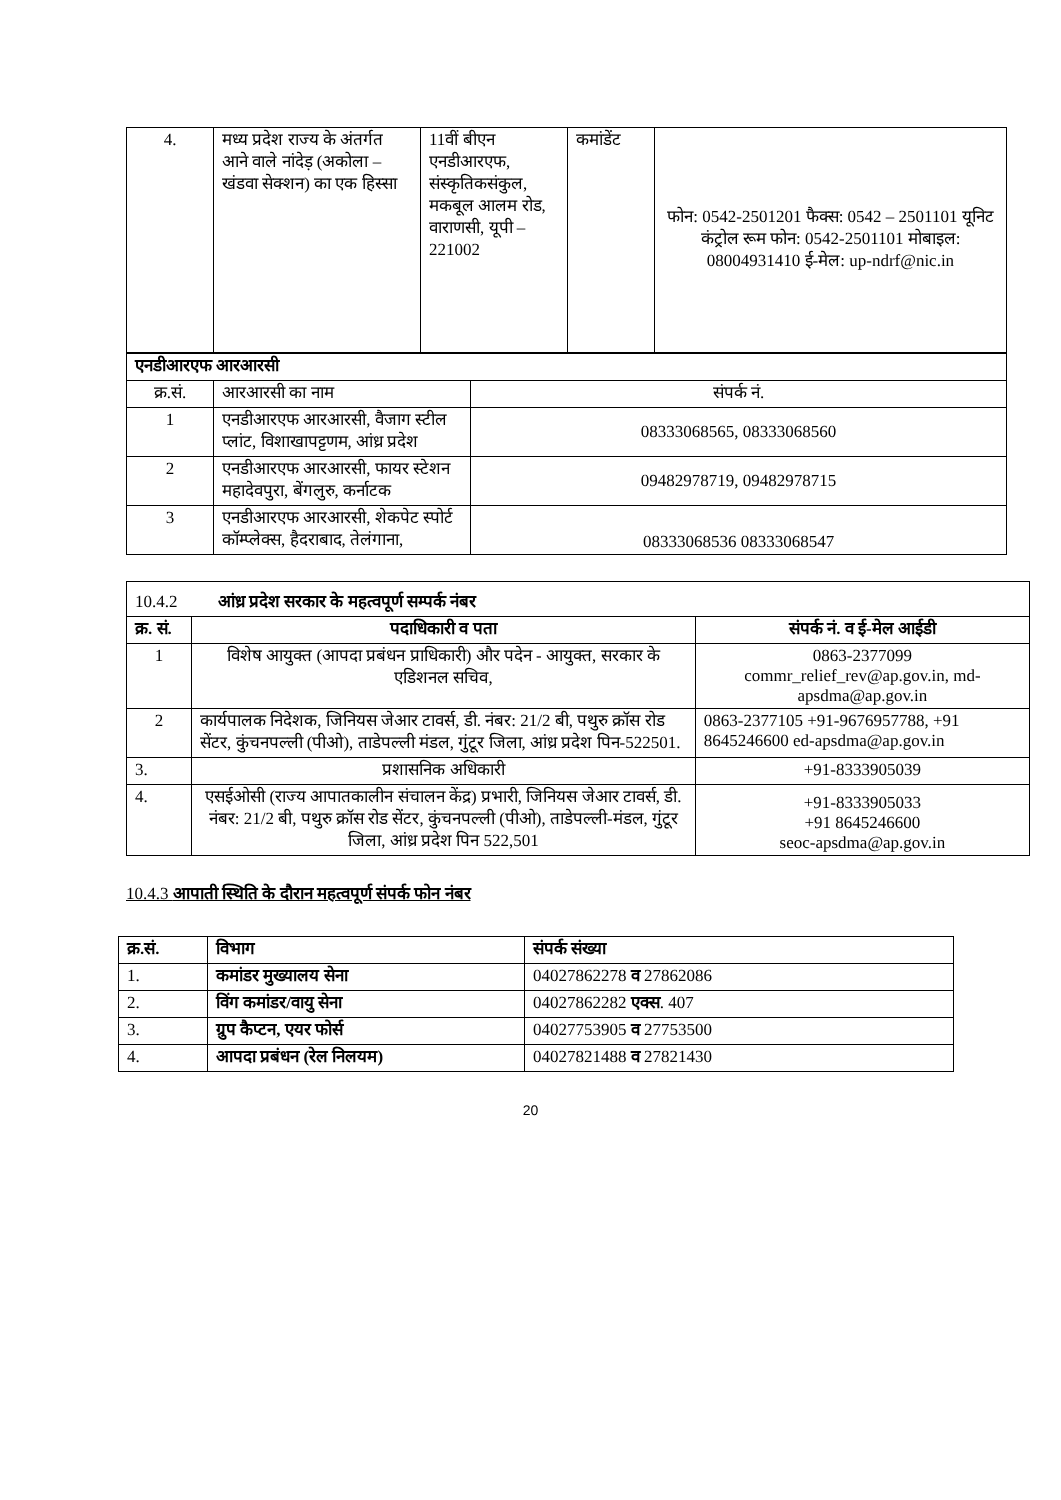| 4. | मध्य प्रदेश राज्य के अंतर्गत आने वाले नांदेड़ (अकोला – खंडवा सेक्शन) का एक हिस्सा | 11वीं बीएन एनडीआरएफ, संस्कृतिकसंकुल, मकबूल आलम रोड, वाराणसी, यूपी – 221002 | कमांडेंट | फोन: 0542-2501201 फैक्स: 0542 – 2501101 यूनिट कंट्रोल रूम फोन: 0542-2501101 मोबाइल: 08004931410 ई-मेल: up-ndrf@nic.in |
| एनडीआरएफ आरआरसी | | |
| क्र.सं. | आरआरसी का नाम | संपर्क नं. |
| 1 | एनडीआरएफ आरआरसी, वैजाग स्टील प्लांट, विशाखापट्टणम, आंध्र प्रदेश | 08333068565, 08333068560 |
| 2 | एनडीआरएफ आरआरसी, फायर स्टेशन महादेवपुरा, बेंगलुरु, कर्नाटक | 09482978719, 09482978715 |
| 3 | एनडीआरएफ आरआरसी, शेकपेट स्पोर्ट कॉम्प्लेक्स, हैदराबाद, तेलंगाना, | 08333068536 08333068547 |
| 10.4.2 आंध्र प्रदेश सरकार के महत्वपूर्ण सम्पर्क नंबर | | |
| क्र. सं. | पदाधिकारी व पता | संपर्क नं. व ई-मेल आईडी |
| 1 | विशेष आयुक्त (आपदा प्रबंधन प्राधिकारी) और पदेन - आयुक्त, सरकार के एडिशनल सचिव, | 0863-2377099 commr_relief_rev@ap.gov.in, md-apsdma@ap.gov.in |
| 2 | कार्यपालक निदेशक, जिनियस जेआर टावर्स, डी. नंबर: 21/2 बी, पथुरु क्रॉस रोड सेंटर, कुंचनपल्ली (पीओ), ताडेपल्ली मंडल, गुंटूर जिला, आंध्र प्रदेश पिन-522501. | 0863-2377105 +91-9676957788, +91 8645246600 ed-apsdma@ap.gov.in |
| 3. | प्रशासनिक अधिकारी | +91-8333905039 |
| 4. | एसईओसी (राज्य आपातकालीन संचालन केंद्र) प्रभारी, जिनियस जेआर टावर्स, डी. नंबर: 21/2 बी, पथुरु क्रॉस रोड सेंटर, कुंचनपल्ली (पीओ), ताडेपल्ली-मंडल, गुंटूर जिला, आंध्र प्रदेश पिन 522,501 | +91-8333905033 +91 8645246600 seoc-apsdma@ap.gov.in |
10.4.3 आपाती स्थिति के दौरान महत्वपूर्ण संपर्क फोन नंबर
| क्र.सं. | विभाग | संपर्क संख्या |
| 1. | कमांडर मुख्यालय सेना | 04027862278 व 27862086 |
| 2. | विंग कमांडर/वायु सेना | 04027862282 एक्स . 407 |
| 3. | ग्रुप कैप्टन, एयर फोर्स | 04027753905 व 27753500 |
| 4. | आपदा प्रबंधन (रेल निलयम) | 04027821488 व 27821430 |
20